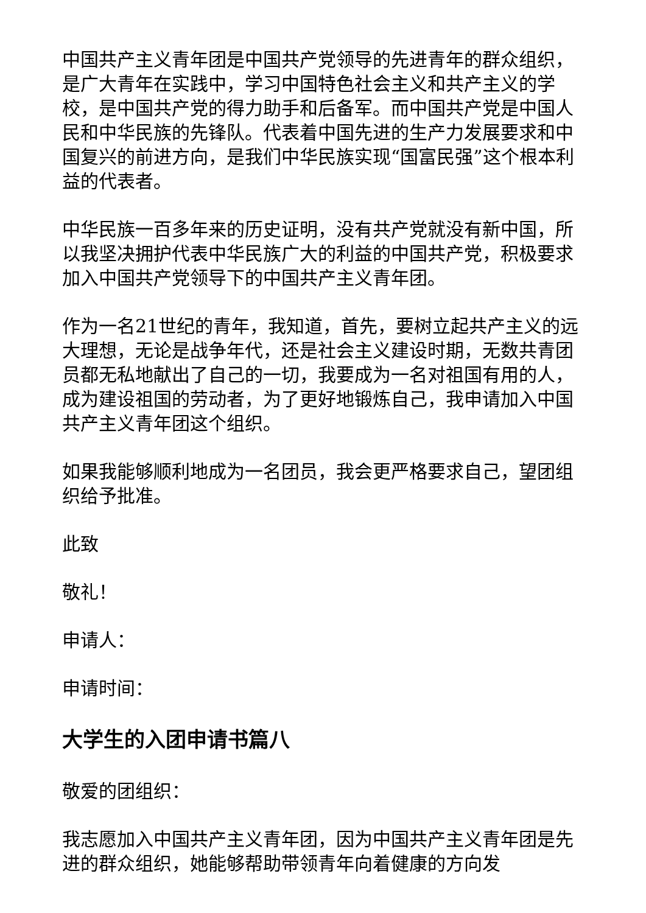中国共产主义青年团是中国共产党领导的先进青年的群众组织，是广大青年在实践中，学习中国特色社会主义和共产主义的学校，是中国共产党的得力助手和后备军。而中国共产党是中国人民和中华民族的先锋队。代表着中国先进的生产力发展要求和中国复兴的前进方向，是我们中华民族实现“国富民强”这个根本利益的代表者。
中华民族一百多年来的历史证明，没有共产党就没有新中国，所以我坚决拥护代表中华民族广大的利益的中国共产党，积极要求加入中国共产党领导下的中国共产主义青年团。
作为一名21世纪的青年，我知道，首先，要树立起共产主义的远大理想，无论是战争年代，还是社会主义建设时期，无数共青团员都无私地献出了自己的一切，我要成为一名对祖国有用的人，成为建设祖国的劳动者，为了更好地锻炼自己，我申请加入中国共产主义青年团这个组织。
如果我能够顺利地成为一名团员，我会更严格要求自己，望团组织给予批准。
此致
敬礼！
申请人：
申请时间：
大学生的入团申请书篇八
敬爱的团组织：
我志愿加入中国共产主义青年团，因为中国共产主义青年团是先进的群众组织，她能够帮助带领青年向着健康的方向发